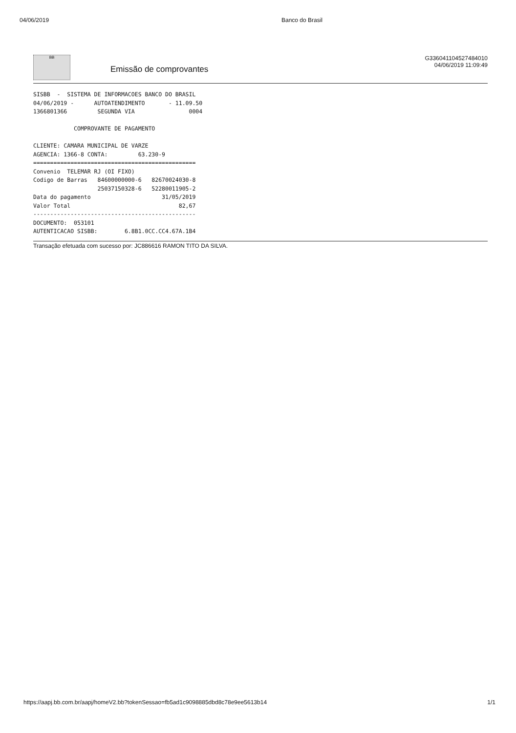04/06/2019 Banco do Brasil
BB
Emissão de comprovantes
G336041104527484010
04/06/2019 11:09:49
SISBB  -  SISTEMA DE INFORMACOES BANCO DO BRASIL
04/06/2019 -      AUTOATENDIMENTO       - 11.09.50
1366801366         SEGUNDA VIA                0004

            COMPROVANTE DE PAGAMENTO

CLIENTE: CAMARA MUNICIPAL DE VARZE
AGENCIA: 1366-8 CONTA:         63.230-9
================================================
Convenio  TELEMAR RJ (OI FIXO)
Codigo de Barras   84600000000-6   82670024030-8
                   25037150328-6   52280011905-2
Data do pagamento                     31/05/2019
Valor Total                                82,67
------------------------------------------------
DOCUMENTO:  053101
AUTENTICACAO SISBB:        6.8B1.0CC.CC4.67A.1B4
Transação efetuada com sucesso por: JC886616 RAMON TITO DA SILVA.
https://aapj.bb.com.br/aapj/homeV2.bb?tokenSessao=fb5ad1c9098885dbd8c78e9ee5613b14 1/1